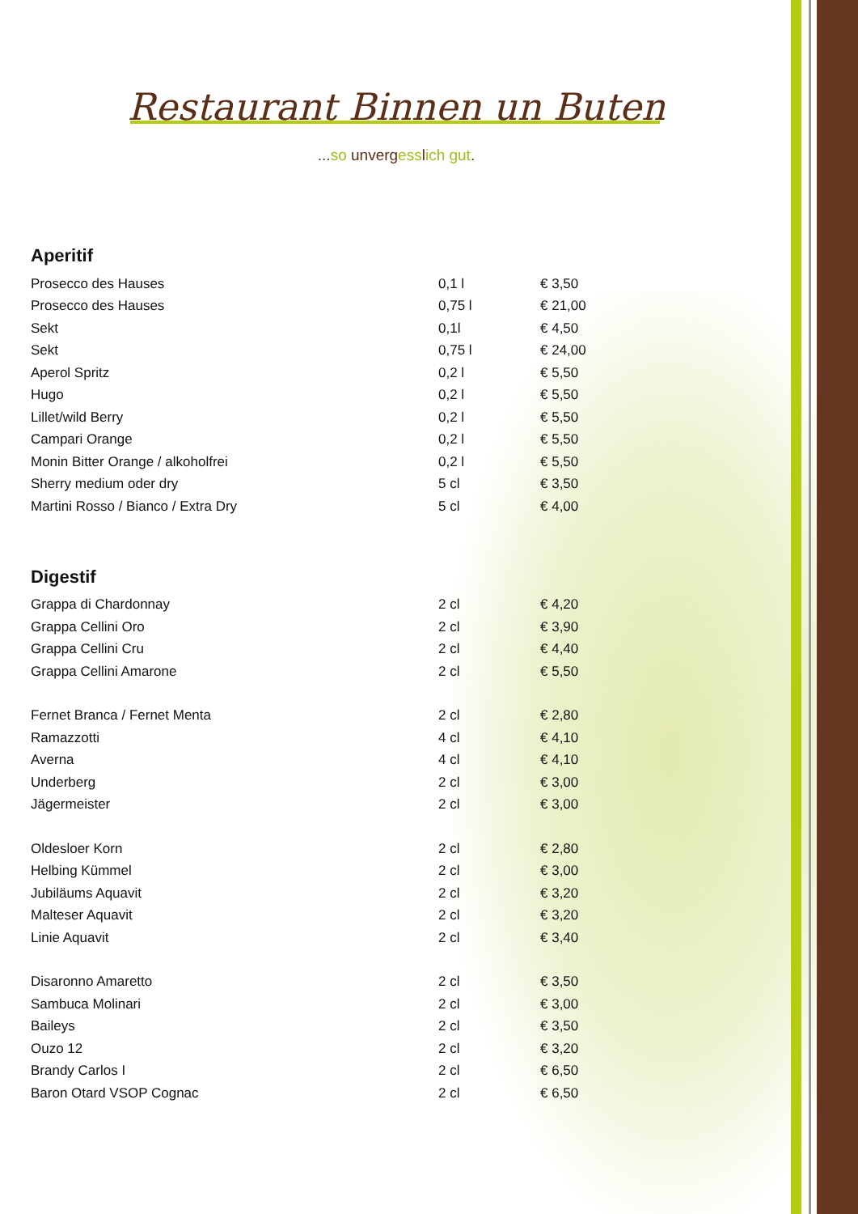Restaurant Binnen un Buten
...so unvergesslich gut.
Aperitif
| Prosecco des Hauses | 0,1 l | € 3,50 |
| Prosecco des Hauses | 0,75 l | € 21,00 |
| Sekt | 0,1l | € 4,50 |
| Sekt | 0,75 l | € 24,00 |
| Aperol Spritz | 0,2 l | € 5,50 |
| Hugo | 0,2 l | € 5,50 |
| Lillet/wild Berry | 0,2 l | € 5,50 |
| Campari Orange | 0,2 l | € 5,50 |
| Monin Bitter Orange / alkoholfrei | 0,2 l | € 5,50 |
| Sherry medium oder dry | 5 cl | € 3,50 |
| Martini Rosso / Bianco / Extra Dry | 5 cl | € 4,00 |
Digestif
| Grappa di Chardonnay | 2 cl | € 4,20 |
| Grappa Cellini Oro | 2 cl | € 3,90 |
| Grappa Cellini Cru | 2 cl | € 4,40 |
| Grappa Cellini Amarone | 2 cl | € 5,50 |
| Fernet Branca / Fernet Menta | 2 cl | € 2,80 |
| Ramazzotti | 4 cl | € 4,10 |
| Averna | 4 cl | € 4,10 |
| Underberg | 2 cl | € 3,00 |
| Jägermeister | 2 cl | € 3,00 |
| Oldesloer Korn | 2 cl | € 2,80 |
| Helbing Kümmel | 2 cl | € 3,00 |
| Jubiläums Aquavit | 2 cl | € 3,20 |
| Malteser Aquavit | 2 cl | € 3,20 |
| Linie Aquavit | 2 cl | € 3,40 |
| Disaronno Amaretto | 2 cl | € 3,50 |
| Sambuca Molinari | 2 cl | € 3,00 |
| Baileys | 2 cl | € 3,50 |
| Ouzo 12 | 2 cl | € 3,20 |
| Brandy Carlos I | 2 cl | € 6,50 |
| Baron Otard VSOP Cognac | 2 cl | € 6,50 |